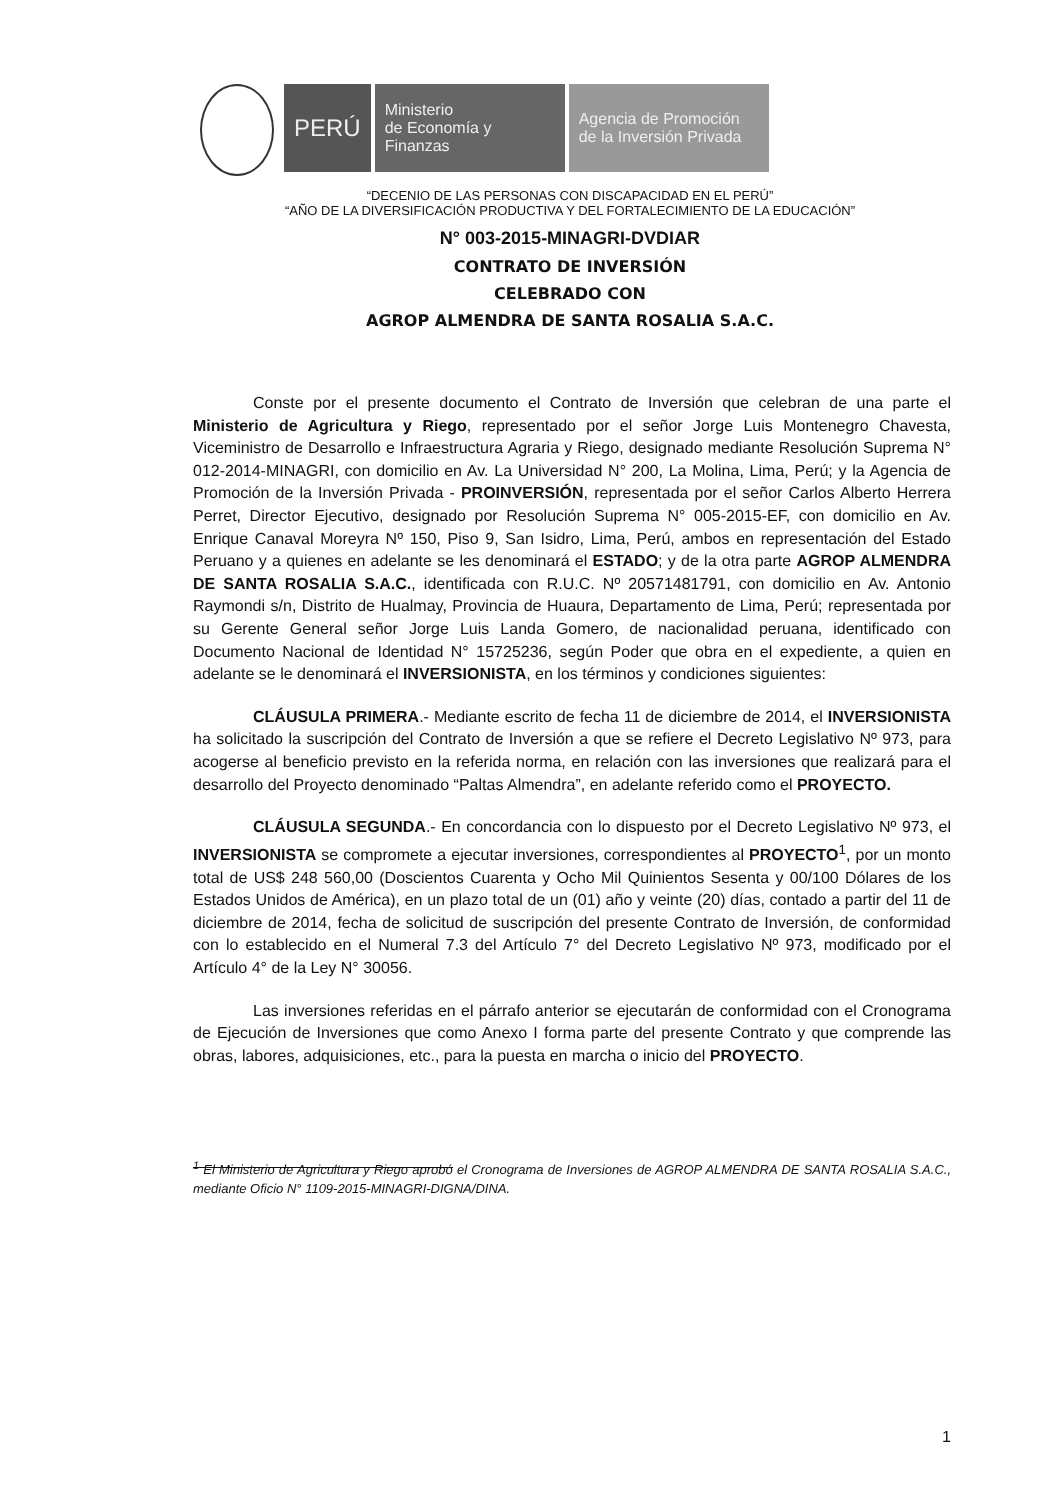PERÚ
Ministerio
de Economía y Finanzas
Agencia de Promoción
de la Inversión Privada
“DECENIO DE LAS PERSONAS CON DISCAPACIDAD EN EL PERÚ”
“AÑO DE LA DIVERSIFICACIÓN PRODUCTIVA Y DEL FORTALECIMIENTO DE LA EDUCACIÓN”
N° 003-2015-MINAGRI-DVDIAR
CONTRATO DE INVERSIÓN
CELEBRADO CON
AGROP ALMENDRA DE SANTA ROSALIA S.A.C.
Conste por el presente documento el Contrato de Inversión que celebran de una parte el Ministerio de Agricultura y Riego, representado por el señor Jorge Luis Montenegro Chavesta, Viceministro de Desarrollo e Infraestructura Agraria y Riego, designado mediante Resolución Suprema N° 012-2014-MINAGRI, con domicilio en Av. La Universidad N° 200, La Molina, Lima, Perú; y la Agencia de Promoción de la Inversión Privada - PROINVERSIÓN, representada por el señor Carlos Alberto Herrera Perret, Director Ejecutivo, designado por Resolución Suprema N° 005-2015-EF, con domicilio en Av. Enrique Canaval Moreyra Nº 150, Piso 9, San Isidro, Lima, Perú, ambos en representación del Estado Peruano y a quienes en adelante se les denominará el ESTADO; y de la otra parte AGROP ALMENDRA DE SANTA ROSALIA S.A.C., identificada con R.U.C. Nº 20571481791, con domicilio en Av. Antonio Raymondi s/n, Distrito de Hualmay, Provincia de Huaura, Departamento de Lima, Perú; representada por su Gerente General señor Jorge Luis Landa Gomero, de nacionalidad peruana, identificado con Documento Nacional de Identidad N° 15725236, según Poder que obra en el expediente, a quien en adelante se le denominará el INVERSIONISTA, en los términos y condiciones siguientes:
CLÁUSULA PRIMERA.- Mediante escrito de fecha 11 de diciembre de 2014, el INVERSIONISTA ha solicitado la suscripción del Contrato de Inversión a que se refiere el Decreto Legislativo Nº 973, para acogerse al beneficio previsto en la referida norma, en relación con las inversiones que realizará para el desarrollo del Proyecto denominado “Paltas Almendra”, en adelante referido como el PROYECTO.
CLÁUSULA SEGUNDA.- En concordancia con lo dispuesto por el Decreto Legislativo Nº 973, el INVERSIONISTA se compromete a ejecutar inversiones, correspondientes al PROYECTO<sup>1</sup>, por un monto total de US$ 248 560,00 (Doscientos Cuarenta y Ocho Mil Quinientos Sesenta y 00/100 Dólares de los Estados Unidos de América), en un plazo total de un (01) año y veinte (20) días, contado a partir del 11 de diciembre de 2014, fecha de solicitud de suscripción del presente Contrato de Inversión, de conformidad con lo establecido en el Numeral 7.3 del Artículo 7° del Decreto Legislativo Nº 973, modificado por el Artículo 4° de la Ley N° 30056.
Las inversiones referidas en el párrafo anterior se ejecutarán de conformidad con el Cronograma de Ejecución de Inversiones que como Anexo I forma parte del presente Contrato y que comprende las obras, labores, adquisiciones, etc., para la puesta en marcha o inicio del PROYECTO.
<sup>1</sup> El Ministerio de Agricultura y Riego aprobó el Cronograma de Inversiones de AGROP ALMENDRA DE SANTA ROSALIA S.A.C., mediante Oficio N° 1109-2015-MINAGRI-DIGNA/DINA.
1